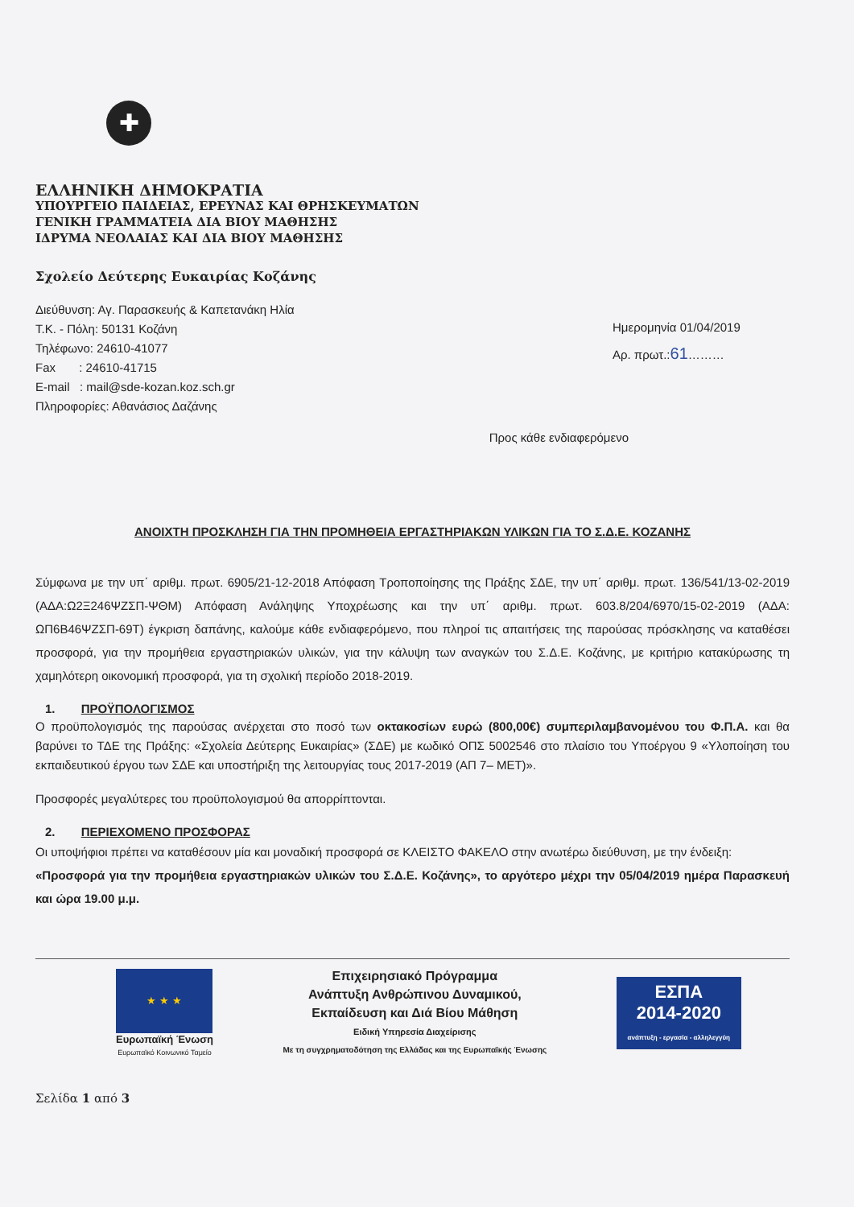✚
ΕΛΛΗΝΙΚΗ ΔΗΜΟΚΡΑΤΙΑ
ΥΠΟΥΡΓΕΙΟ ΠΑΙΔΕΙΑΣ, ΕΡΕΥΝΑΣ ΚΑΙ ΘΡΗΣΚΕΥΜΑΤΩΝ
ΓΕΝΙΚΗ ΓΡΑΜΜΑΤΕΙΑ ΔΙΑ ΒΙΟΥ ΜΑΘΗΣΗΣ
ΙΔΡΥΜΑ ΝΕΟΛΑΙΑΣ ΚΑΙ ΔΙΑ ΒΙΟΥ ΜΑΘΗΣΗΣ
Σχολείο Δεύτερης Ευκαιρίας Κοζάνης
Διεύθυνση: Αγ. Παρασκευής & Καπετανάκη Ηλία
Τ.Κ. - Πόλη: 50131 Κοζάνη
Τηλέφωνο: 24610-41077
Fax : 24610-41715
E-mail : mail@sde-kozan.koz.sch.gr
Πληροφορίες: Αθανάσιος Δαζάνης
Ημερομηνία 01/04/2019
Αρ. πρωτ.:61………
Προς κάθε ενδιαφερόμενο
ΑΝΟΙΧΤΗ ΠΡΟΣΚΛΗΣΗ ΓΙΑ ΤΗΝ ΠΡΟΜΗΘΕΙΑ ΕΡΓΑΣΤΗΡΙΑΚΩΝ ΥΛΙΚΩΝ ΓΙΑ ΤΟ Σ.Δ.Ε. ΚΟΖΑΝΗΣ
Σύμφωνα με την υπ΄ αριθμ. πρωτ. 6905/21-12-2018 Απόφαση Τροποποίησης της Πράξης ΣΔΕ, την υπ΄ αριθμ. πρωτ. 136/541/13-02-2019 (ΑΔΑ:Ω2Ξ246ΨΖΣΠ-ΨΘΜ) Απόφαση Ανάληψης Υποχρέωσης και την υπ΄ αριθμ. πρωτ. 603.8/204/6970/15-02-2019 (ΑΔΑ: ΩΠ6Β46ΨΖΣΠ-69Τ) έγκριση δαπάνης, καλούμε κάθε ενδιαφερόμενο, που πληροί τις απαιτήσεις της παρούσας πρόσκλησης να καταθέσει προσφορά, για την προμήθεια εργαστηριακών υλικών, για την κάλυψη των αναγκών του Σ.Δ.Ε. Κοζάνης, με κριτήριο κατακύρωσης τη χαμηλότερη οικονομική προσφορά, για τη σχολική περίοδο 2018-2019.
1. ΠΡΟΫΠΟΛΟΓΙΣΜΟΣ
Ο προϋπολογισμός της παρούσας ανέρχεται στο ποσό των οκτακοσίων ευρώ (800,00€) συμπεριλαμβανομένου του Φ.Π.Α. και θα βαρύνει το ΤΔΕ της Πράξης: «Σχολεία Δεύτερης Ευκαιρίας» (ΣΔΕ) με κωδικό ΟΠΣ 5002546 στο πλαίσιο του Υποέργου 9 «Υλοποίηση του εκπαιδευτικού έργου των ΣΔΕ και υποστήριξη της λειτουργίας τους 2017-2019 (ΑΠ 7– ΜΕΤ)».
Προσφορές μεγαλύτερες του προϋπολογισμού θα απορρίπτονται.
2. ΠΕΡΙΕΧΟΜΕΝΟ ΠΡΟΣΦΟΡΑΣ
Οι υποψήφιοι πρέπει να καταθέσουν μία και μοναδική προσφορά σε ΚΛΕΙΣΤΟ ΦΑΚΕΛΟ στην ανωτέρω διεύθυνση, με την ένδειξη:
«Προσφορά για την προμήθεια εργαστηριακών υλικών του Σ.Δ.Ε. Κοζάνης», το αργότερο μέχρι την 05/04/2019 ημέρα Παρασκευή και ώρα 19.00 μ.μ.
★ ★ ★
Ευρωπαϊκή Ένωση
Ευρωπαϊκό Κοινωνικό Ταμείο
Επιχειρησιακό Πρόγραμμα
Ανάπτυξη Ανθρώπινου Δυναμικού,
Εκπαίδευση και Διά Βίου Μάθηση
Ειδική Υπηρεσία Διαχείρισης
Με τη συγχρηματοδότηση της Ελλάδας και της Ευρωπαϊκής Ένωσης
ΕΣΠΑ
2014-2020
ανάπτυξη - εργασία - αλληλεγγύη
Σελίδα 1 από 3